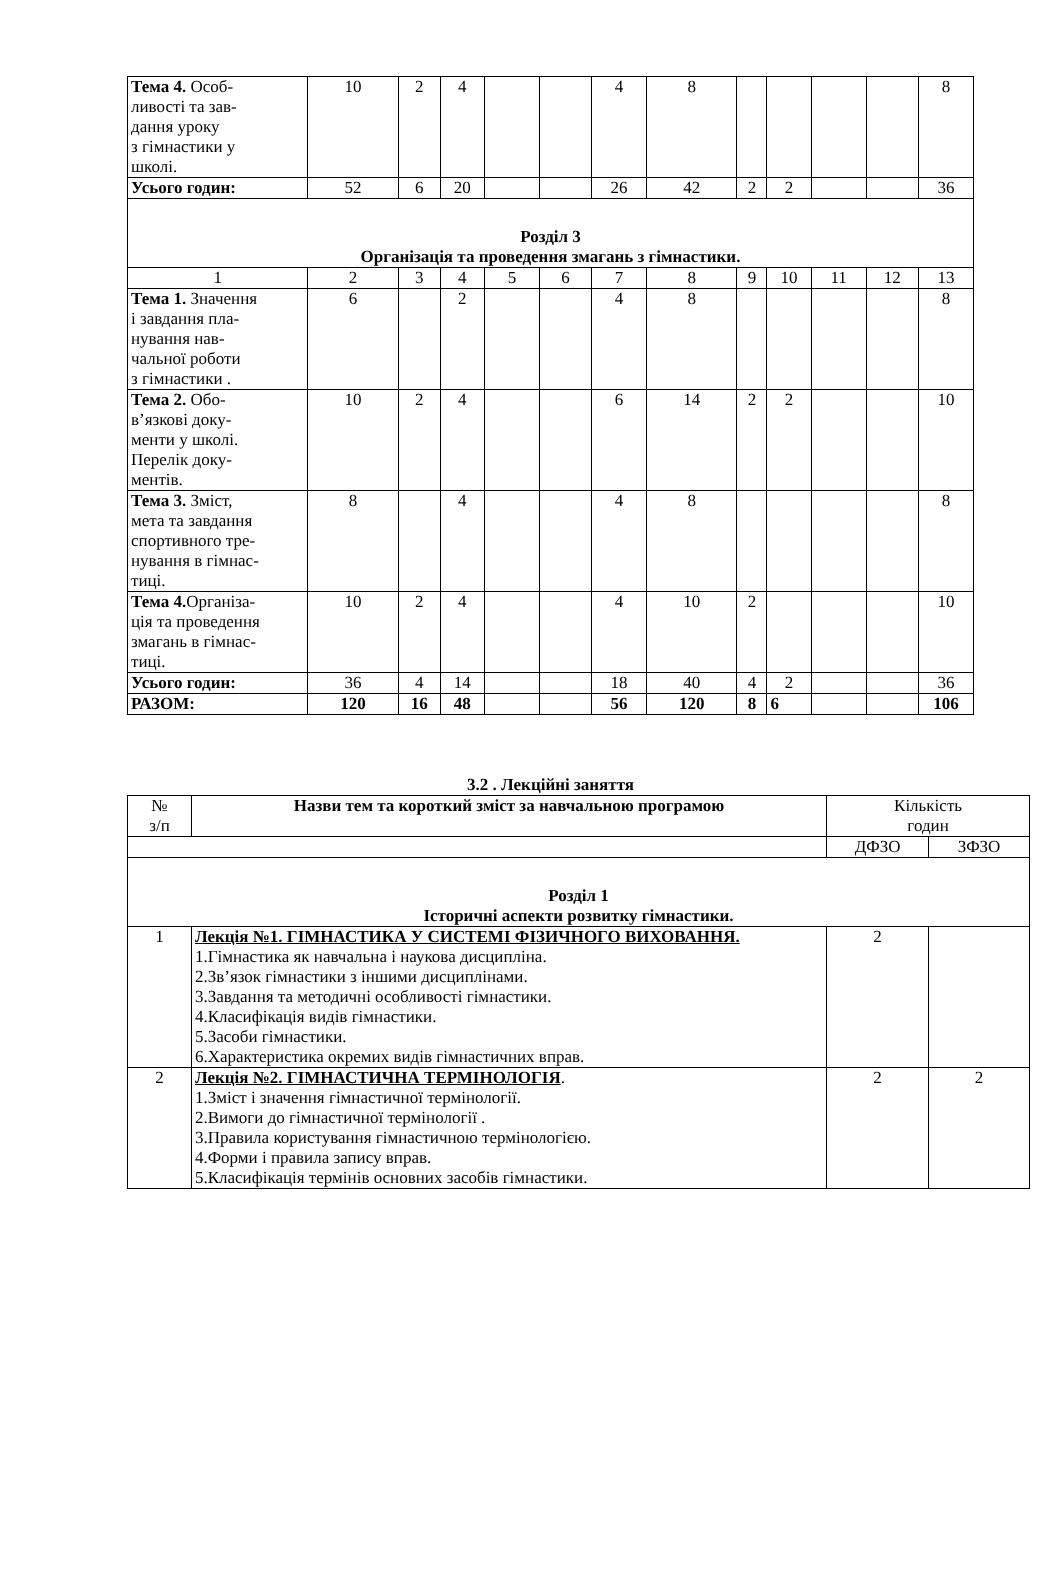| Тема 4. Особ- ливості та зав- дання уроку з гімнастики у школі. | 10 | 2 | 4 | | | 4 | 8 | | | | | 8 |
| Усього годин: | 52 | 6 | 20 | | | 26 | 42 | 2 | 2 | | | 36 |
| Розділ 3 Організація та проведення змагань з гімнастики. | | | | | | | | | | | | |
| 1 | 2 | 3 | 4 | 5 | 6 | 7 | 8 | 9 | 10 | 11 | 12 | 13 |
| Тема 1. Значення і завдання пла- нування нав- чальної роботи з гімнастики . | 6 | | 2 | | | 4 | 8 | | | | | 8 |
| Тема 2. Обо- в’язкові доку- менти у школі. Перелік доку- ментів. | 10 | 2 | 4 | | | 6 | 14 | 2 | 2 | | | 10 |
| Тема 3. Зміст, мета та завдання спортивного тре- нування в гімнас- тиці. | 8 | | 4 | | | 4 | 8 | | | | | 8 |
| Тема 4. Організа- ція та проведення змагань в гімнас- тиці. | 10 | 2 | 4 | | | 4 | 10 | 2 | | | | 10 |
| Усього годин: | 36 | 4 | 14 | | | 18 | 40 | 4 | 2 | | | 36 |
| РАЗОМ: | 120 | 16 | 48 | | | 56 | 120 | 8 | 6 | | | 106 |
3.2 . Лекційні заняття
| № з/п | Назви тем та короткий зміст за навчальною програмою | Кількість годин | |
| | | ДФЗО | ЗФЗО |
| Розділ 1 Історичні аспекти розвитку гімнастики. | | | |
| 1 | Лекція №1. ГІМНАСТИКА У СИСТЕМІ ФІЗИЧНОГО ВИХОВАННЯ. 1.Гімнастика як навчальна і наукова дисципліна. 2.Зв’язок гімнастики з іншими дисциплінами. 3.Завдання та методичні особливості гімнастики. 4.Класифікація видів гімнастики. 5.Засоби гімнастики. 6.Характеристика окремих видів гімнастичних вправ. | 2 | |
| 2 | Лекція №2. ГІМНАСТИЧНА ТЕРМІНОЛОГІЯ . 1.Зміст і значення гімнастичної термінології. 2.Вимоги до гімнастичної термінології . 3.Правила користування гімнастичною термінологією. 4.Форми і правила запису вправ. 5.Класифікація термінів основних засобів гімнастики. | 2 | 2 |